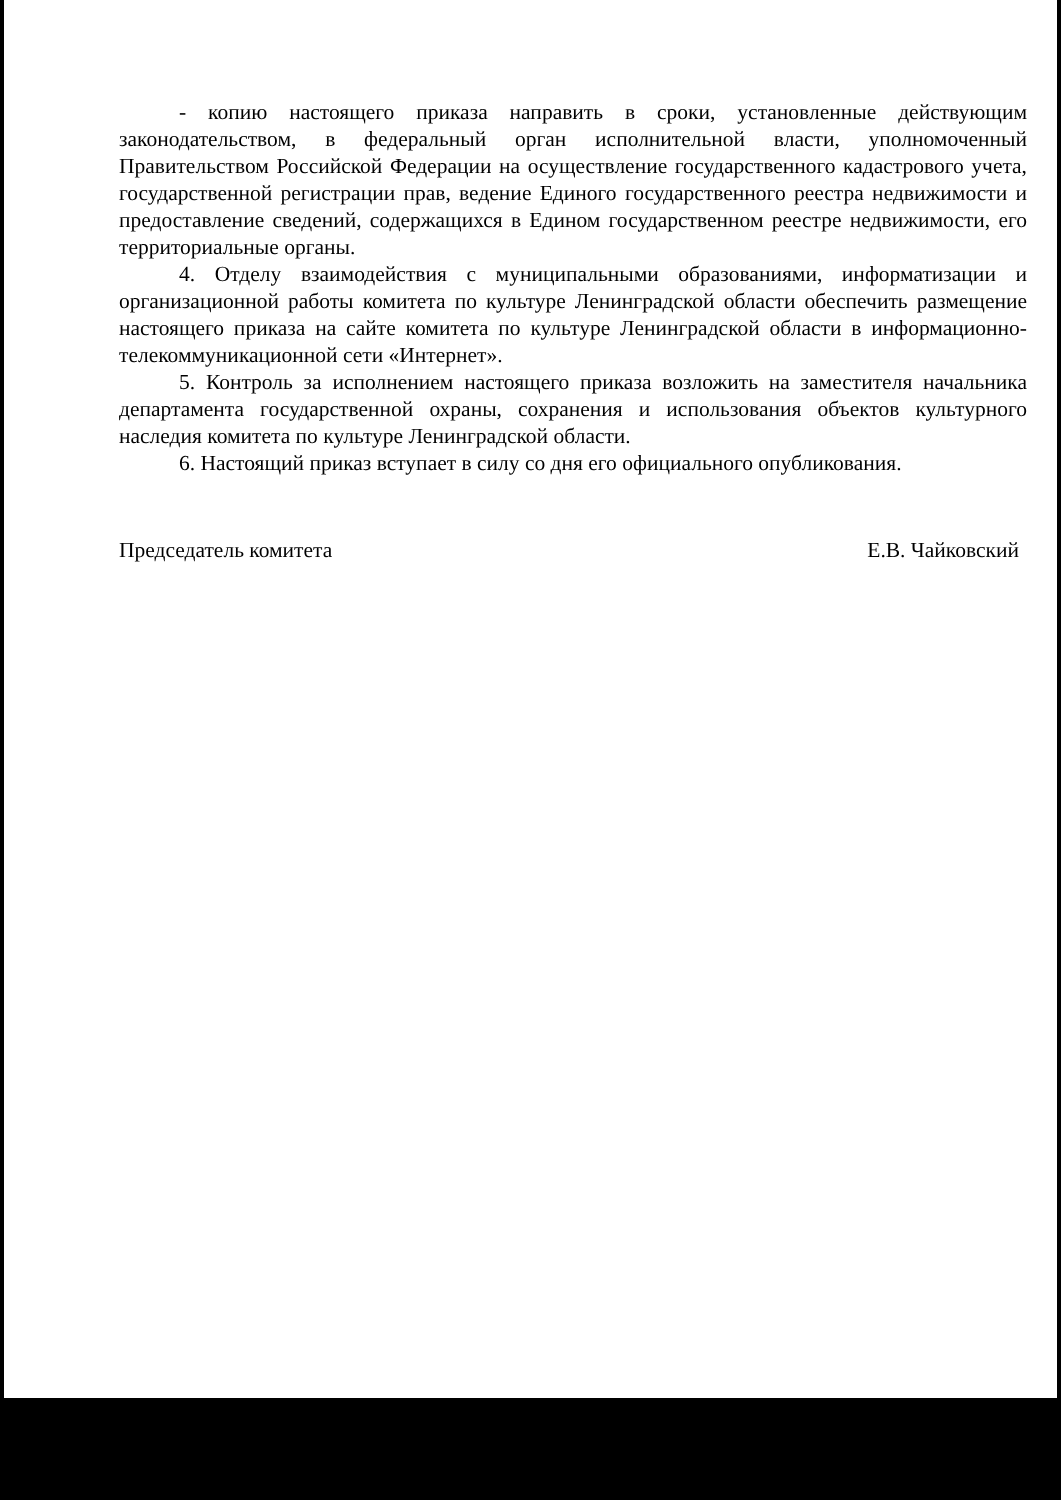- копию настоящего приказа направить в сроки, установленные действующим законодательством, в федеральный орган исполнительной власти, уполномоченный Правительством Российской Федерации на осуществление государственного кадастрового учета, государственной регистрации прав, ведение Единого государственного реестра недвижимости и предоставление сведений, содержащихся в Едином государственном реестре недвижимости, его территориальные органы.
4. Отделу взаимодействия с муниципальными образованиями, информатизации и организационной работы комитета по культуре Ленинградской области обеспечить размещение настоящего приказа на сайте комитета по культуре Ленинградской области в информационно-телекоммуникационной сети «Интернет».
5. Контроль за исполнением настоящего приказа возложить на заместителя начальника департамента государственной охраны, сохранения и использования объектов культурного наследия комитета по культуре Ленинградской области.
6. Настоящий приказ вступает в силу со дня его официального опубликования.
Председатель комитета Е.В. Чайковский